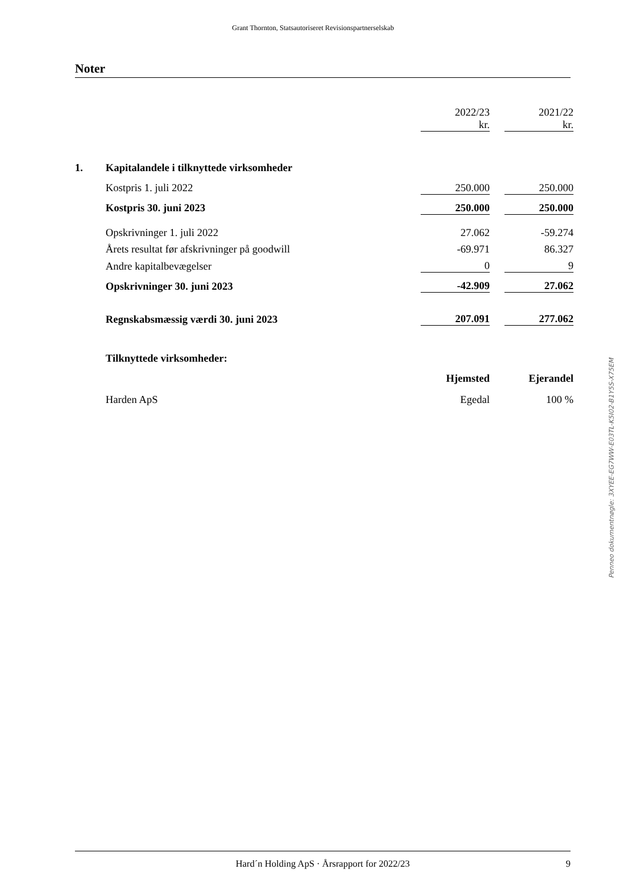Grant Thornton, Statsautoriseret Revisionspartnerselskab
Noter
| | | 2022/23 kr. | | 2021/22 kr. |
| 1. | Kapitalandele i tilknyttede virksomheder | | | |
| | Kostpris 1. juli 2022 | 250.000 | | 250.000 |
| | Kostpris 30. juni 2023 | 250.000 | | 250.000 |
| | Opskrivninger 1. juli 2022 | 27.062 | | -59.274 |
| | Årets resultat før afskrivninger på goodwill | -69.971 | | 86.327 |
| | Andre kapitalbevægelser | 0 | | 9 |
| | Opskrivninger 30. juni 2023 | -42.909 | | 27.062 |
| | Regnskabsmæssig værdi 30. juni 2023 | 207.091 | | 277.062 |
| | Tilknyttede virksomheder: | | | |
| | | Hjemsted | | Ejerandel |
| | Harden ApS | Egedal | | 100 % |
Hard´n Holding ApS · Årsrapport for 2022/23 9
Penneo dokumentnøgle: 3XYEE-EG7WW-E03TL-K5I02-B1Y5S-X75EM